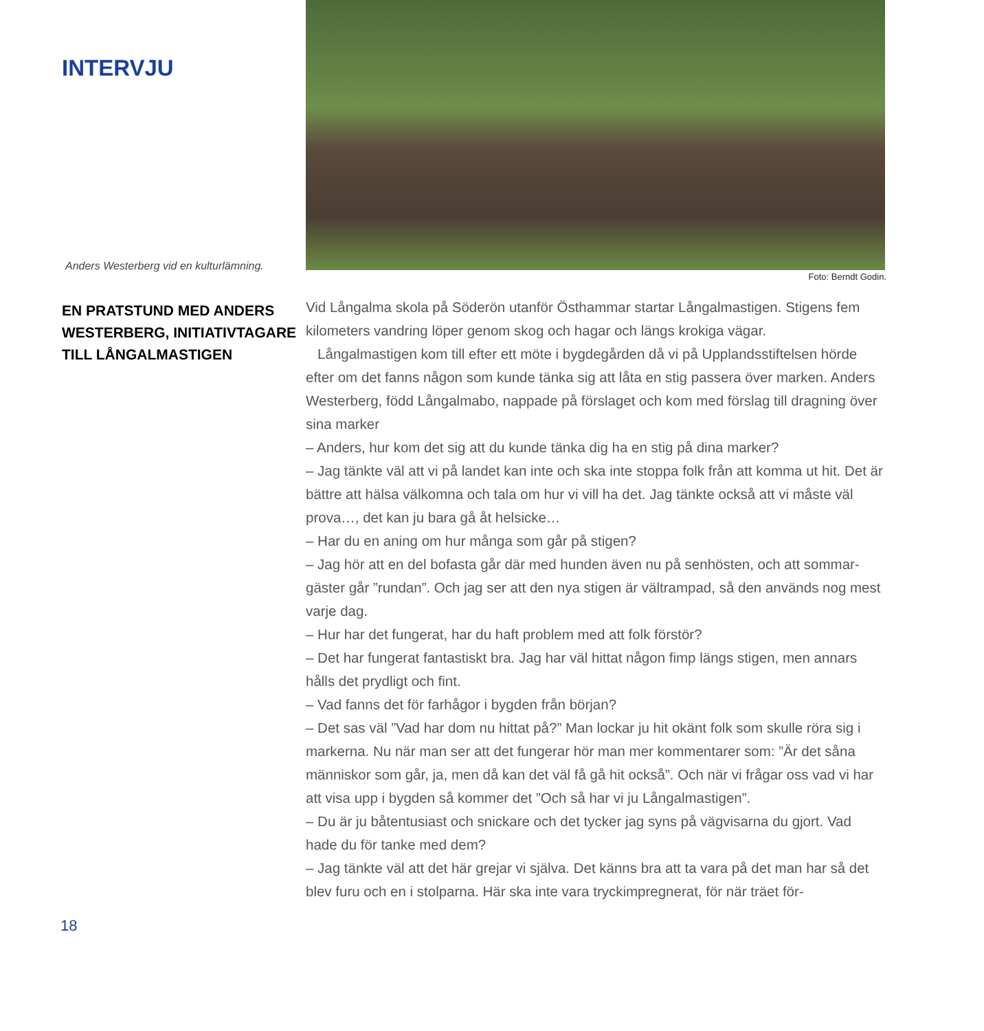INTERVJU
Anders Westerberg vid en kulturlämning.
EN PRATSTUND MED ANDERS WESTERBERG, INITIATIVTAGARE TILL LÅNGALMASTIGEN
Foto: Berndt Godin.
Vid Långalma skola på Söderön utanför Östhammar startar Långalmastigen. Stigens fem kilometers vandring löper genom skog och hagar och längs krokiga vägar.
Långalmastigen kom till efter ett möte i bygdegården då vi på Upplandsstiftelsen hörde efter om det fanns någon som kunde tänka sig att låta en stig passera över marken. Anders Westerberg, född Långalmabo, nappade på förslaget och kom med förslag till dragning över sina marker
– Anders, hur kom det sig att du kunde tänka dig ha en stig på dina marker?
– Jag tänkte väl att vi på landet kan inte och ska inte stoppa folk från att komma ut hit. Det är bättre att hälsa välkomna och tala om hur vi vill ha det. Jag tänkte också att vi måste väl prova…, det kan ju bara gå åt helsicke…
– Har du en aning om hur många som går på stigen?
– Jag hör att en del bofasta går där med hunden även nu på senhösten, och att sommar-gäster går ”rundan”. Och jag ser att den nya stigen är vältrampad, så den används nog mest varje dag.
– Hur har det fungerat, har du haft problem med att folk förstör?
– Det har fungerat fantastiskt bra. Jag har väl hittat någon fimp längs stigen, men annars hålls det prydligt och fint.
– Vad fanns det för farhågor i bygden från början?
– Det sas väl ”Vad har dom nu hittat på?” Man lockar ju hit okänt folk som skulle röra sig i markerna. Nu när man ser att det fungerar hör man mer kommentarer som: ”Är det såna människor som går, ja, men då kan det väl få gå hit också”. Och när vi frågar oss vad vi har att visa upp i bygden så kommer det ”Och så har vi ju Långalmastigen”.
– Du är ju båtentusiast och snickare och det tycker jag syns på vägvisarna du gjort. Vad hade du för tanke med dem?
– Jag tänkte väl att det här grejar vi själva. Det känns bra att ta vara på det man har så det blev furu och en i stolparna. Här ska inte vara tryckimpregnerat, för när träet för-
18